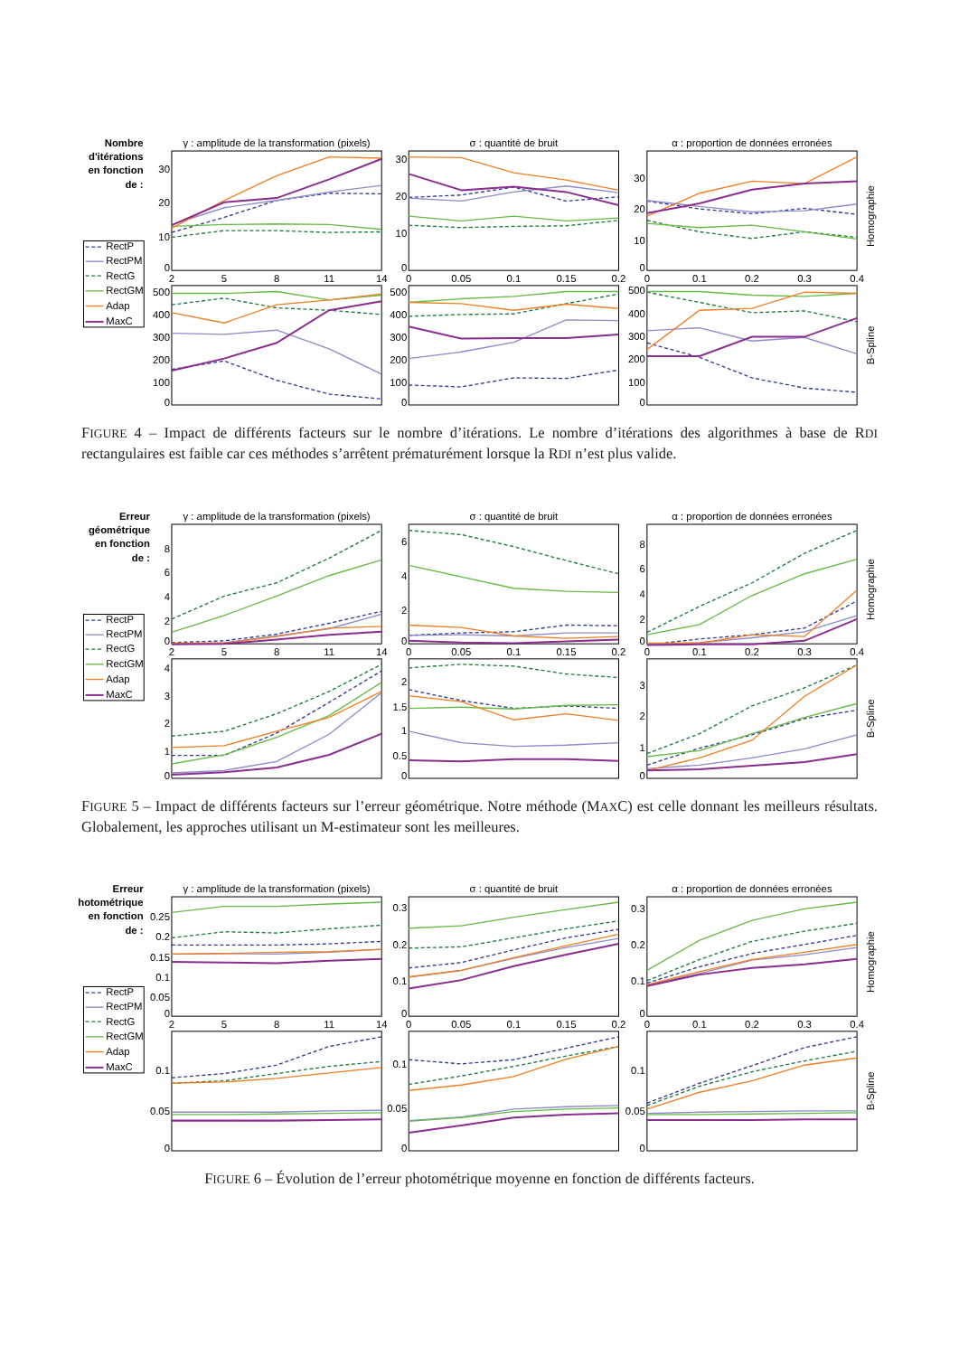Nombre
d'itérations
en fonction
de :
γ : amplitude de la transformation (pixels)
σ : quantité de bruit
α : proportion de données erronées
RectP
RectPM
RectG
RectGM
Adap
MaxC
30
20
10
0
30
20
10
0
30
20
10
0
2
5
8
11
14
0
0.05
0.1
0.15
0.2
0
0.1
0.2
0.3
0.4
500
400
300
200
100
0
500
400
300
200
100
0
500
400
300
200
100
0
Homographie
B-Spline
FIGURE 4 – Impact de différents facteurs sur le nombre d’itérations. Le nombre d’itérations des algorithmes à base de RDI rectangulaires est faible car ces méthodes s’arrêtent prématurément lorsque la RDI n’est plus valide.
Erreur
géométrique
en fonction
de :
γ : amplitude de la transformation (pixels)
σ : quantité de bruit
α : proportion de données erronées
RectP
RectPM
RectG
RectGM
Adap
MaxC
8
6
4
2
0
6
4
2
0
8
6
4
2
0
2
5
8
11
14
0
0.05
0.1
0.15
0.2
0
0.1
0.2
0.3
0.4
4
3
2
1
0
2
1.5
1
0.5
0
3
2
1
0
Homographie
B-Spline
FIGURE 5 – Impact de différents facteurs sur l’erreur géométrique. Notre méthode (MAXC) est celle donnant les meilleurs résultats. Globalement, les approches utilisant un M-estimateur sont les meilleures.
Erreur
photométrique
en fonction
de :
γ : amplitude de la transformation (pixels)
σ : quantité de bruit
α : proportion de données erronées
RectP
RectPM
RectG
RectGM
Adap
MaxC
0.25
0.2
0.15
0.1
0.05
0
0.3
0.2
0.1
0
0.3
0.2
0.1
0
2
5
8
11
14
0
0.05
0.1
0.15
0.2
0
0.1
0.2
0.3
0.4
0.1
0.05
0
0.1
0.05
0
0.1
0.05
0
Homographie
B-Spline
FIGURE 6 – Évolution de l’erreur photométrique moyenne en fonction de différents facteurs.